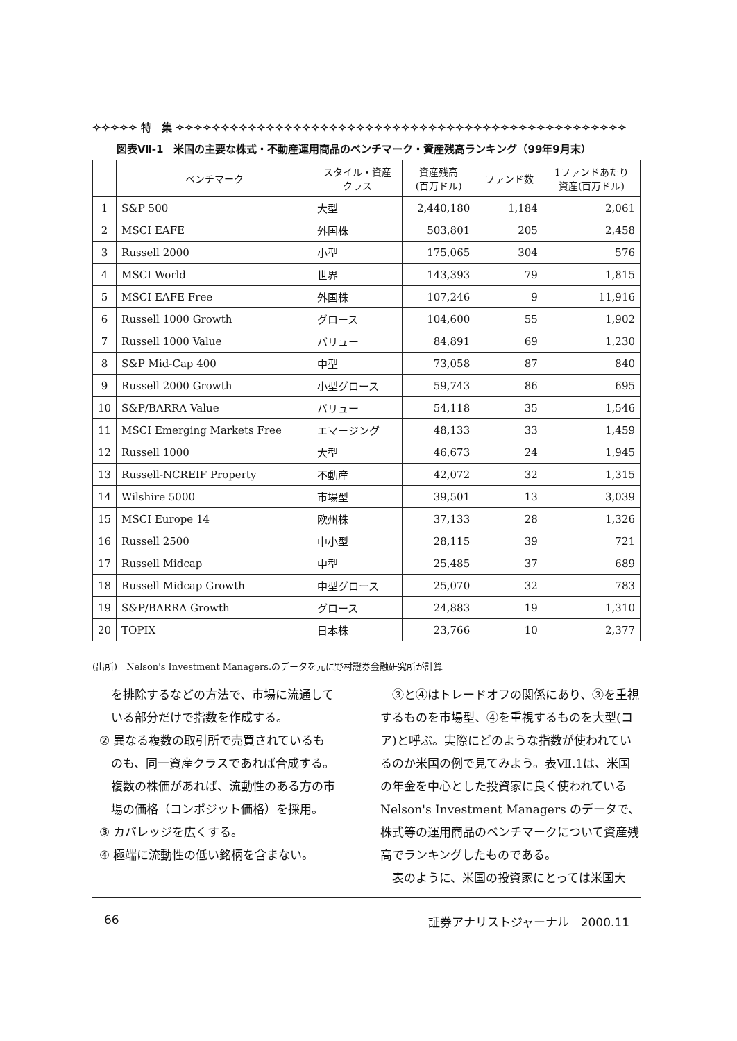✧✧✧✧✧ 特　集 ✧✧✧✧✧✧✧✧✧✧✧✧✧✧✧✧✧✧✧✧✧✧✧✧✧✧✧✧✧✧✧✧✧✧✧✧✧✧✧✧✧✧✧✧✧✧✧✧✧✧
図表Ⅶ-1　米国の主要な株式・不動産運用商品のベンチマーク・資産残高ランキング（99年9月末）
| | ベンチマーク | スタイル・資産 クラス | 資産残高 (百万ドル) | ファンド数 | 1ファンドあたり 資産(百万ドル) |
| --- | --- | --- | --- | --- | --- |
| 1 | S&P 500 | 大型 | 2,440,180 | 1,184 | 2,061 |
| 2 | MSCI EAFE | 外国株 | 503,801 | 205 | 2,458 |
| 3 | Russell 2000 | 小型 | 175,065 | 304 | 576 |
| 4 | MSCI World | 世界 | 143,393 | 79 | 1,815 |
| 5 | MSCI EAFE Free | 外国株 | 107,246 | 9 | 11,916 |
| 6 | Russell 1000 Growth | グロース | 104,600 | 55 | 1,902 |
| 7 | Russell 1000 Value | バリュー | 84,891 | 69 | 1,230 |
| 8 | S&P Mid-Cap 400 | 中型 | 73,058 | 87 | 840 |
| 9 | Russell 2000 Growth | 小型グロース | 59,743 | 86 | 695 |
| 10 | S&P/BARRA Value | バリュー | 54,118 | 35 | 1,546 |
| 11 | MSCI Emerging Markets Free | エマージング | 48,133 | 33 | 1,459 |
| 12 | Russell 1000 | 大型 | 46,673 | 24 | 1,945 |
| 13 | Russell-NCREIF Property | 不動産 | 42,072 | 32 | 1,315 |
| 14 | Wilshire 5000 | 市場型 | 39,501 | 13 | 3,039 |
| 15 | MSCI Europe 14 | 欧州株 | 37,133 | 28 | 1,326 |
| 16 | Russell 2500 | 中小型 | 28,115 | 39 | 721 |
| 17 | Russell Midcap | 中型 | 25,485 | 37 | 689 |
| 18 | Russell Midcap Growth | 中型グロース | 25,070 | 32 | 783 |
| 19 | S&P/BARRA Growth | グロース | 24,883 | 19 | 1,310 |
| 20 | TOPIX | 日本株 | 23,766 | 10 | 2,377 |
(出所)　Nelson's Investment Managers.のデータを元に野村證券金融研究所が計算
　を排除するなどの方法で、市場に流通して
　いる部分だけで指数を作成する。
② 異なる複数の取引所で売買されているも
　のも、同一資産クラスであれば合成する。
　複数の株価があれば、流動性のある方の市
　場の価格（コンポジット価格）を採用。
③ カバレッジを広くする。
④ 極端に流動性の低い銘柄を含まない。
　③と④はトレードオフの関係にあり、③を重視するものを市場型、④を重視するものを大型(コア)と呼ぶ。実際にどのような指数が使われているのか米国の例で見てみよう。表Ⅶ.1は、米国の年金を中心とした投資家に良く使われている Nelson's Investment Managers のデータで、株式等の運用商品のベンチマークについて資産残高でランキングしたものである。
　表のように、米国の投資家にとっては米国大
66 証券アナリストジャーナル　2000.11